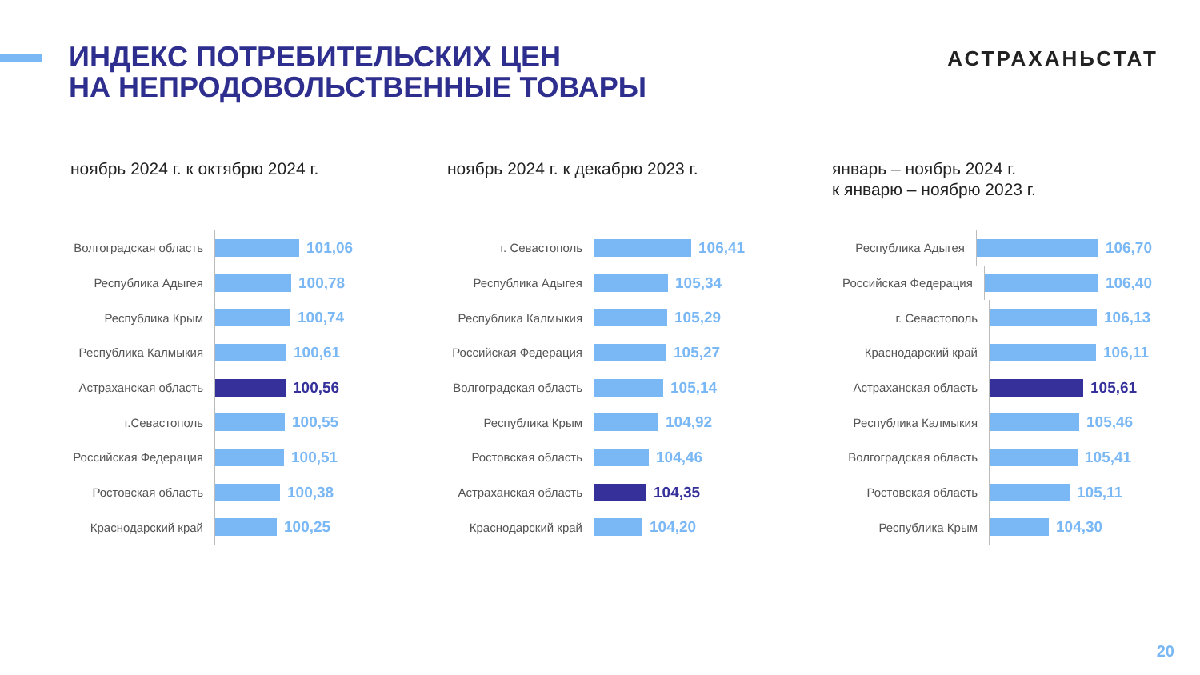ИНДЕКС ПОТРЕБИТЕЛЬСКИХ ЦЕН
НА НЕПРОДОВОЛЬСТВЕННЫЕ ТОВАРЫ
АСТРАХАНЬСТАТ
ноябрь 2024 г. к октябрю 2024 г.
Волгоградская область
101,06
Республика Адыгея
100,78
Республика Крым
100,74
Республика Калмыкия
100,61
Астраханская область
100,56
г.Севастополь
100,55
Российская Федерация
100,51
Ростовская область
100,38
Краснодарский край
100,25
ноябрь 2024 г. к декабрю 2023 г.
г. Севастополь
106,41
Республика Адыгея
105,34
Республика Калмыкия
105,29
Российская Федерация
105,27
Волгоградская область
105,14
Республика Крым
104,92
Ростовская область
104,46
Астраханская область
104,35
Краснодарский край
104,20
январь – ноябрь 2024 г.
к январю – ноябрю 2023 г.
Республика Адыгея
106,70
Российская Федерация
106,40
г. Севастополь
106,13
Краснодарский край
106,11
Астраханская область
105,61
Республика Калмыкия
105,46
Волгоградская область
105,41
Ростовская область
105,11
Республика Крым
104,30
20